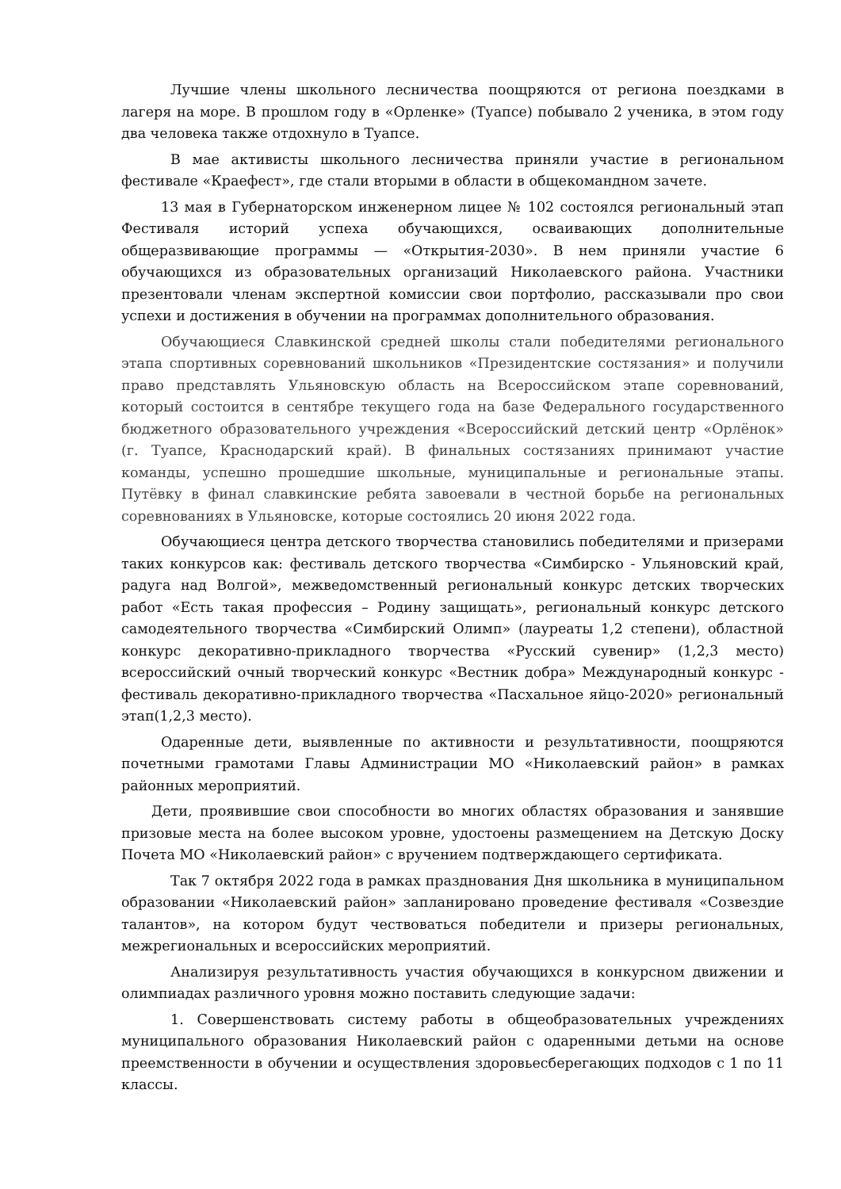Лучшие члены школьного лесничества поощряются от региона поездками в лагеря на море. В прошлом году в «Орленке» (Туапсе) побывало 2 ученика, в этом году два человека также отдохнуло в Туапсе.
В мае активисты школьного лесничества приняли участие в региональном фестивале «Краефест», где стали вторыми в области в общекомандном зачете.
13 мая в Губернаторском инженерном лицее № 102 состоялся региональный этап Фестиваля историй успеха обучающихся, осваивающих дополнительные общеразвивающие программы — «Открытия-2030». В нем приняли участие 6 обучающихся из образовательных организаций Николаевского района. Участники презентовали членам экспертной комиссии свои портфолио, рассказывали про свои успехи и достижения в обучении на программах дополнительного образования.
Обучающиеся Славкинской средней школы стали победителями регионального этапа спортивных соревнований школьников «Президентские состязания» и получили право представлять Ульяновскую область на Всероссийском этапе соревнований, который состоится в сентябре текущего года на базе Федерального государственного бюджетного образовательного учреждения «Всероссийский детский центр «Орлёнок» (г. Туапсе, Краснодарский край). В финальных состязаниях принимают участие команды, успешно прошедшие школьные, муниципальные и региональные этапы. Путёвку в финал славкинские ребята завоевали в честной борьбе на региональных соревнованиях в Ульяновске, которые состоялись 20 июня 2022 года.
Обучающиеся центра детского творчества становились победителями и призерами таких конкурсов как: фестиваль детского творчества «Симбирско - Ульяновский край, радуга над Волгой», межведомственный региональный конкурс детских творческих работ «Есть такая профессия – Родину защищать», региональный конкурс детского самодеятельного творчества «Симбирский Олимп» (лауреаты 1,2 степени), областной конкурс декоративно-прикладного творчества «Русский сувенир» (1,2,3 место) всероссийский очный творческий конкурс «Вестник добра» Международный конкурс - фестиваль декоративно-прикладного творчества «Пасхальное яйцо-2020» региональный этап(1,2,3 место).
Одаренные дети, выявленные по активности и результативности, поощряются почетными грамотами Главы Администрации МО «Николаевский район» в рамках районных мероприятий.
Дети, проявившие свои способности во многих областях образования и занявшие призовые места на более высоком уровне, удостоены размещением на Детскую Доску Почета МО «Николаевский район» с вручением подтверждающего сертификата.
Так 7 октября 2022 года в рамках празднования Дня школьника в муниципальном образовании «Николаевский район» запланировано проведение фестиваля «Созвездие талантов», на котором будут чествоваться победители и призеры региональных, межрегиональных и всероссийских мероприятий.
Анализируя результативность участия обучающихся в конкурсном движении и олимпиадах различного уровня можно поставить следующие задачи:
1. Совершенствовать систему работы в общеобразовательных учреждениях муниципального образования Николаевский район с одаренными детьми на основе преемственности в обучении и осуществления здоровьесберегающих подходов с 1 по 11 классы.